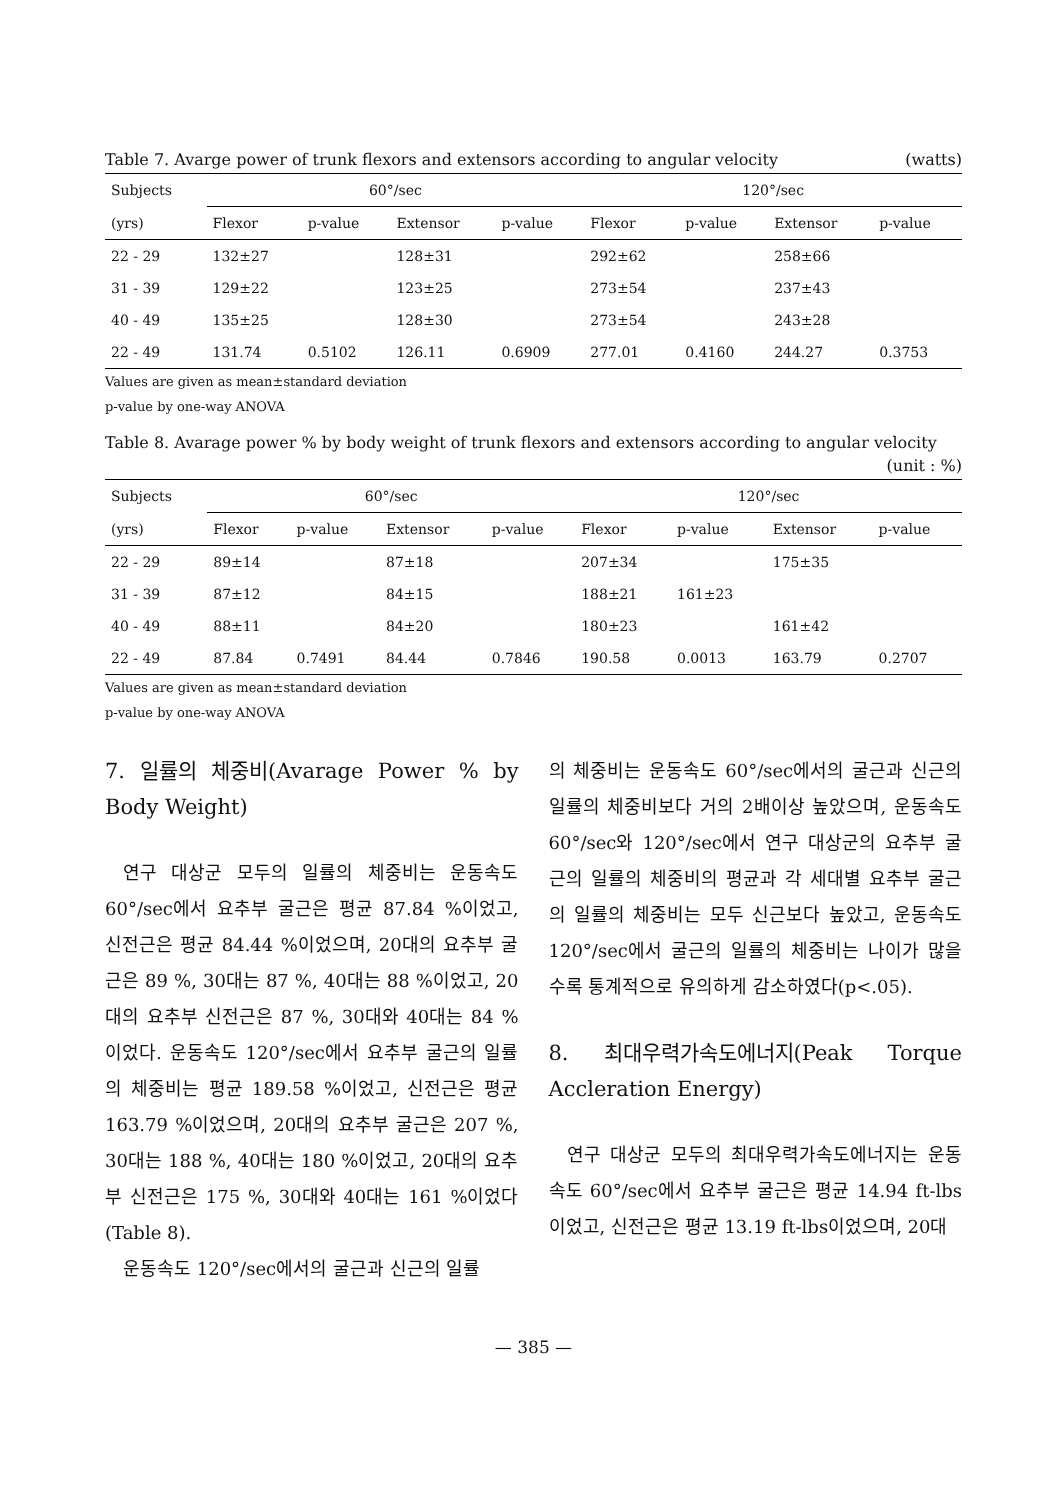Table 7. Avarge power of trunk flexors and extensors according to angular velocity (watts)
| Subjects | 60°/sec | | | | 120°/sec | | | |
| --- | --- | --- | --- | --- | --- | --- | --- | --- |
| (yrs) | Flexor | p-value | Extensor | p-value | Flexor | p-value | Extensor | p-value |
| 22 - 29 | 132±27 | | 128±31 | | 292±62 | | 258±66 | |
| 31 - 39 | 129±22 | | 123±25 | | 273±54 | | 237±43 | |
| 40 - 49 | 135±25 | | 128±30 | | 273±54 | | 243±28 | |
| 22 - 49 | 131.74 | 0.5102 | 126.11 | 0.6909 | 277.01 | 0.4160 | 244.27 | 0.3753 |
Values are given as mean±standard deviation
p-value by one-way ANOVA
Table 8. Avarage power % by body weight of trunk flexors and extensors according to angular velocity
(unit : %)
| Subjects | 60°/sec | | | | 120°/sec | | | |
| --- | --- | --- | --- | --- | --- | --- | --- | --- |
| (yrs) | Flexor | p-value | Extensor | p-value | Flexor | p-value | Extensor | p-value |
| 22 - 29 | 89±14 | | 87±18 | | 207±34 | | 175±35 | |
| 31 - 39 | 87±12 | | 84±15 | | 188±21 | 161±23 | | |
| 40 - 49 | 88±11 | | 84±20 | | 180±23 | | 161±42 | |
| 22 - 49 | 87.84 | 0.7491 | 84.44 | 0.7846 | 190.58 | 0.0013 | 163.79 | 0.2707 |
Values are given as mean±standard deviation
p-value by one-way ANOVA
7. 일률의 체중비(Avarage Power % by Body Weight)
연구 대상군 모두의 일률의 체중비는 운동속도 60°/sec에서 요추부 굴근은 평균 87.84 %이었고, 신전근은 평균 84.44 %이었으며, 20대의 요추부 굴근은 89 %, 30대는 87 %, 40대는 88 %이었고, 20대의 요추부 신전근은 87 %, 30대와 40대는 84 %이었다. 운동속도 120°/sec에서 요추부 굴근의 일률의 체중비는 평균 189.58 %이었고, 신전근은 평균 163.79 %이었으며, 20대의 요추부 굴근은 207 %, 30대는 188 %, 40대는 180 %이었고, 20대의 요추부 신전근은 175 %, 30대와 40대는 161 %이었다(Table 8).
운동속도 120°/sec에서의 굴근과 신근의 일률
의 체중비는 운동속도 60°/sec에서의 굴근과 신근의 일률의 체중비보다 거의 2배이상 높았으며, 운동속도 60°/sec와 120°/sec에서 연구 대상군의 요추부 굴근의 일률의 체중비의 평균과 각 세대별 요추부 굴근의 일률의 체중비는 모두 신근보다 높았고, 운동속도 120°/sec에서 굴근의 일률의 체중비는 나이가 많을수록 통계적으로 유의하게 감소하였다(p<.05).
8. 최대우력가속도에너지(Peak Torque Accleration Energy)
연구 대상군 모두의 최대우력가속도에너지는 운동속도 60°/sec에서 요추부 굴근은 평균 14.94 ft-lbs이었고, 신전근은 평균 13.19 ft-lbs이었으며, 20대
— 385 —